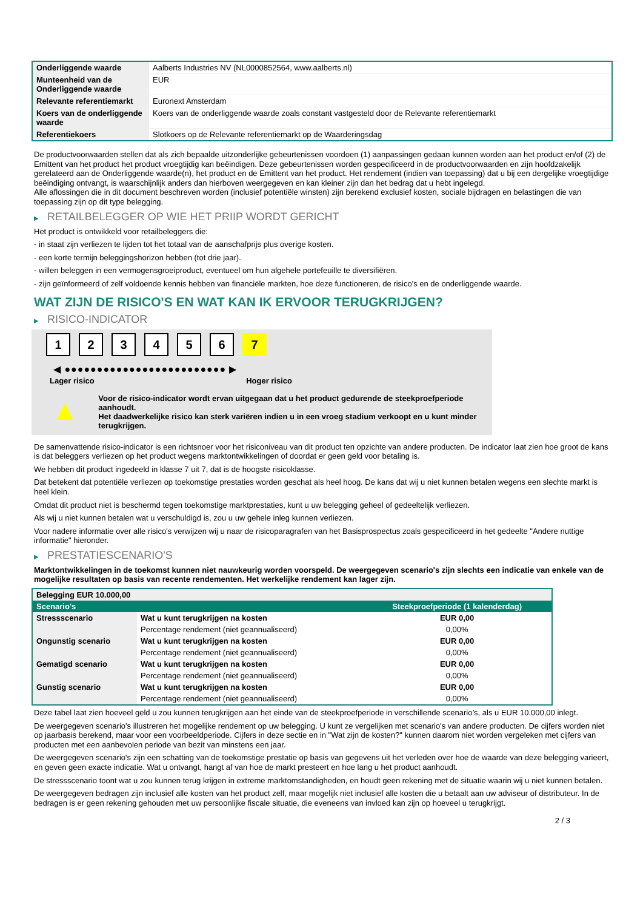| Onderliggende waarde | Aalberts Industries NV (NL0000852564, www.aalberts.nl) |
| Munteenheid van de Onderliggende waarde | EUR |
| Relevante referentiemarkt | Euronext Amsterdam |
| Koers van de onderliggende waarde | Koers van de onderliggende waarde zoals constant vastgesteld door de Relevante referentiemarkt |
| Referentiekoers | Slotkoers op de Relevante referentiemarkt op de Waarderingsdag |
De productvoorwaarden stellen dat als zich bepaalde uitzonderlijke gebeurtenissen voordoen (1) aanpassingen gedaan kunnen worden aan het product en/of (2) de Emittent van het product het product vroegtijdig kan beëindigen. Deze gebeurtenissen worden gespecificeerd in de productvoorwaarden en zijn hoofdzakelijk gerelateerd aan de Onderliggende waarde(n), het product en de Emittent van het product. Het rendement (indien van toepassing) dat u bij een dergelijke vroegtijdige beëindiging ontvangt, is waarschijnlijk anders dan hierboven weergegeven en kan kleiner zijn dan het bedrag dat u hebt ingelegd.
Alle aflossingen die in dit document beschreven worden (inclusief potentiële winsten) zijn berekend exclusief kosten, sociale bijdragen en belastingen die van toepassing zijn op dit type belegging.
▶ RETAILBELEGGER OP WIE HET PRIIP WORDT GERICHT
Het product is ontwikkeld voor retailbeleggers die:
- in staat zijn verliezen te lijden tot het totaal van de aanschafprijs plus overige kosten.
- een korte termijn beleggingshorizon hebben (tot drie jaar).
- willen beleggen in een vermogensgroeiproduct, eventueel om hun algehele portefeuille te diversifiëren.
- zijn geïnformeerd of zelf voldoende kennis hebben van financiële markten, hoe deze functioneren, de risico's en de onderliggende waarde.
WAT ZIJN DE RISICO'S EN WAT KAN IK ERVOOR TERUGKRIJGEN?
▶ RISICO-INDICATOR
1 2 3 4 5 6 7
◀ ●●●●●●●●●●●●●●●●●●●●●●●●● ▶
Lager risico Hoger risico
▲
Voor de risico-indicator wordt ervan uitgegaan dat u het product gedurende de steekproefperiode aanhoudt.
Het daadwerkelijke risico kan sterk variëren indien u in een vroeg stadium verkoopt en u kunt minder terugkrijgen.
De samenvattende risico-indicator is een richtsnoer voor het risiconiveau van dit product ten opzichte van andere producten. De indicator laat zien hoe groot de kans is dat beleggers verliezen op het product wegens marktontwikkelingen of doordat er geen geld voor betaling is.
We hebben dit product ingedeeld in klasse 7 uit 7, dat is de hoogste risicoklasse.
Dat betekent dat potentiële verliezen op toekomstige prestaties worden geschat als heel hoog. De kans dat wij u niet kunnen betalen wegens een slechte markt is heel klein.
Omdat dit product niet is beschermd tegen toekomstige marktprestaties, kunt u uw belegging geheel of gedeeltelijk verliezen.
Als wij u niet kunnen betalen wat u verschuldigd is, zou u uw gehele inleg kunnen verliezen.
Voor nadere informatie over alle risico's verwijzen wij u naar de risicoparagrafen van het Basisprospectus zoals gespecificeerd in het gedeelte "Andere nuttige informatie" hieronder.
▶ PRESTATIESCENARIO'S
Marktontwikkelingen in de toekomst kunnen niet nauwkeurig worden voorspeld. De weergegeven scenario's zijn slechts een indicatie van enkele van de mogelijke resultaten op basis van recente rendementen. Het werkelijke rendement kan lager zijn.
| Belegging EUR 10.000,00 | | |
| Scenario's | | Steekproefperiode (1 kalenderdag) |
| Stressscenario | Wat u kunt terugkrijgen na kosten | EUR 0,00 |
| | Percentage rendement (niet geannualiseerd) | 0,00% |
| Ongunstig scenario | Wat u kunt terugkrijgen na kosten | EUR 0,00 |
| | Percentage rendement (niet geannualiseerd) | 0,00% |
| Gematigd scenario | Wat u kunt terugkrijgen na kosten | EUR 0,00 |
| | Percentage rendement (niet geannualiseerd) | 0,00% |
| Gunstig scenario | Wat u kunt terugkrijgen na kosten | EUR 0,00 |
| | Percentage rendement (niet geannualiseerd) | 0,00% |
Deze tabel laat zien hoeveel geld u zou kunnen terugkrijgen aan het einde van de steekproefperiode in verschillende scenario’s, als u EUR 10.000,00 inlegt.
De weergegeven scenario's illustreren het mogelijke rendement op uw belegging. U kunt ze vergelijken met scenario's van andere producten. De cijfers worden niet op jaarbasis berekend, maar voor een voorbeeldperiode. Cijfers in deze sectie en in "Wat zijn de kosten?" kunnen daarom niet worden vergeleken met cijfers van producten met een aanbevolen periode van bezit van minstens een jaar.
De weergegeven scenario's zijn een schatting van de toekomstige prestatie op basis van gegevens uit het verleden over hoe de waarde van deze belegging varieert, en geven geen exacte indicatie. Wat u ontvangt, hangt af van hoe de markt presteert en hoe lang u het product aanhoudt.
De stressscenario toont wat u zou kunnen terug krijgen in extreme marktomstandigheden, en houdt geen rekening met de situatie waarin wij u niet kunnen betalen.
De weergegeven bedragen zijn inclusief alle kosten van het product zelf, maar mogelijk niet inclusief alle kosten die u betaalt aan uw adviseur of distributeur. In de bedragen is er geen rekening gehouden met uw persoonlijke fiscale situatie, die eveneens van invloed kan zijn op hoeveel u terugkrijgt.
2 / 3